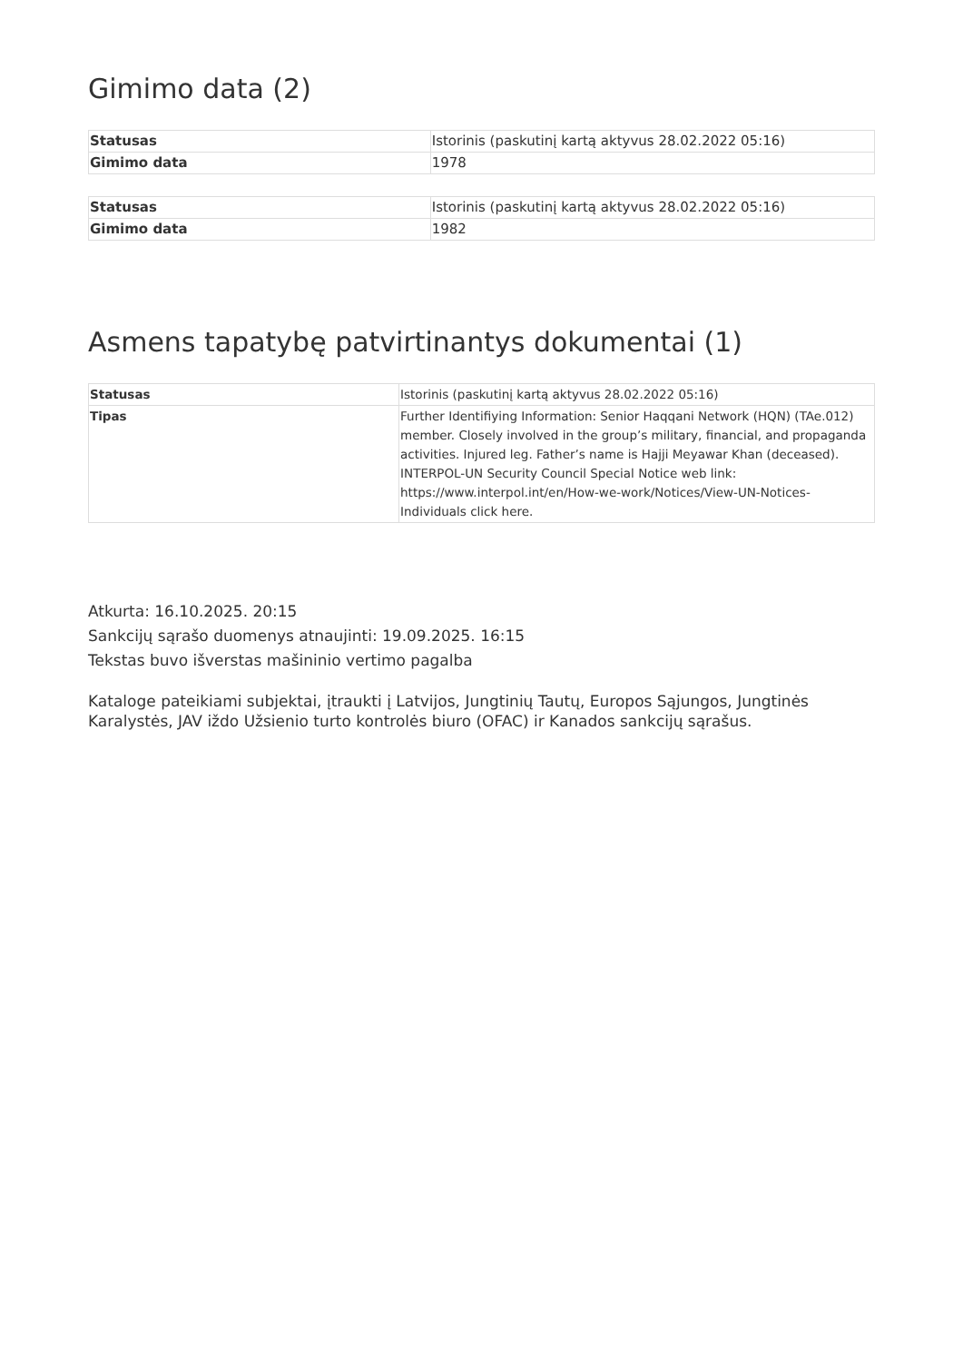Gimimo data (2)
| Statusas | Istorinis (paskutinį kartą aktyvus 28.02.2022 05:16) |
| Gimimo data | 1978 |
| Statusas | Istorinis (paskutinį kartą aktyvus 28.02.2022 05:16) |
| Gimimo data | 1982 |
Asmens tapatybę patvirtinantys dokumentai (1)
| Statusas | Istorinis (paskutinį kartą aktyvus 28.02.2022 05:16) |
| Tipas | Further Identifiying Information: Senior Haqqani Network (HQN) (TAe.012) member. Closely involved in the group’s military, financial, and propaganda activities. Injured leg. Father’s name is Hajji Meyawar Khan (deceased). INTERPOL-UN Security Council Special Notice web link: https://www.interpol.int/en/How-we-work/Notices/View-UN-Notices-Individuals click here. |
Atkurta: 16.10.2025. 20:15
Sankcijų sąrašo duomenys atnaujinti: 19.09.2025. 16:15
Tekstas buvo išverstas mašininio vertimo pagalba
Kataloge pateikiami subjektai, įtraukti į Latvijos, Jungtinių Tautų, Europos Sąjungos, Jungtinės Karalystės, JAV iždo Užsienio turto kontrolės biuro (OFAC) ir Kanados sankcijų sąrašus.